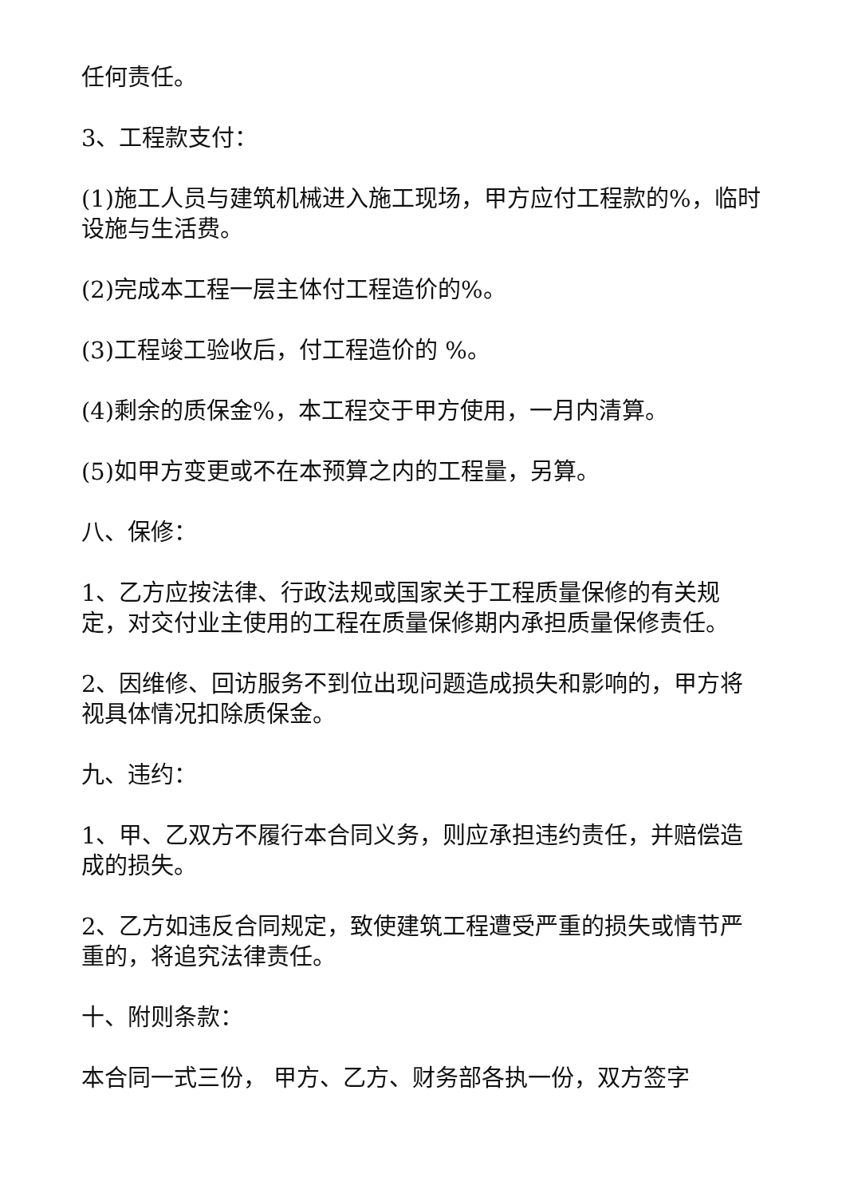任何责任。
3、工程款支付：
(1)施工人员与建筑机械进入施工现场，甲方应付工程款的%，临时设施与生活费。
(2)完成本工程一层主体付工程造价的%。
(3)工程竣工验收后，付工程造价的 %。
(4)剩余的质保金%，本工程交于甲方使用，一月内清算。
(5)如甲方变更或不在本预算之内的工程量，另算。
八、保修：
1、乙方应按法律、行政法规或国家关于工程质量保修的有关规定，对交付业主使用的工程在质量保修期内承担质量保修责任。
2、因维修、回访服务不到位出现问题造成损失和影响的，甲方将视具体情况扣除质保金。
九、违约：
1、甲、乙双方不履行本合同义务，则应承担违约责任，并赔偿造成的损失。
2、乙方如违反合同规定，致使建筑工程遭受严重的损失或情节严重的，将追究法律责任。
十、附则条款：
本合同一式三份， 甲方、乙方、财务部各执一份，双方签字